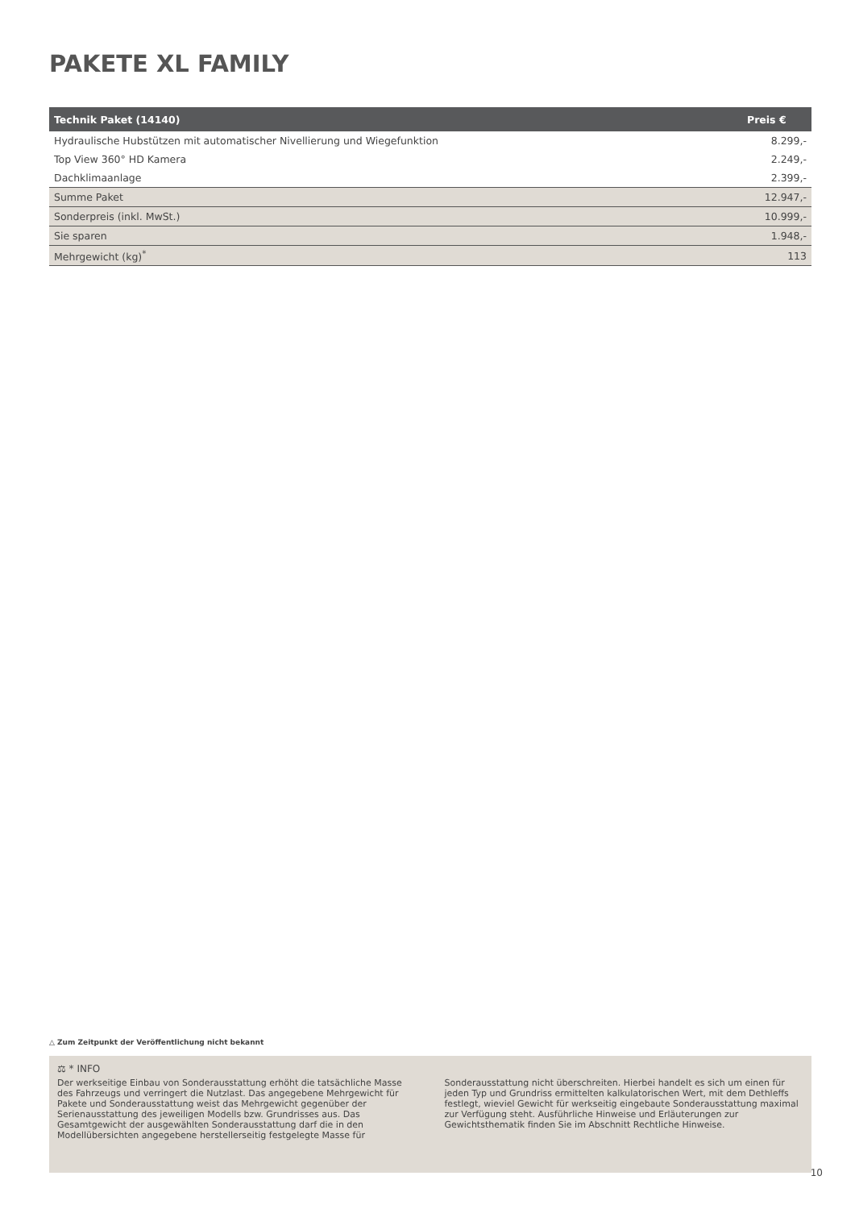PAKETE XL FAMILY
| Technik Paket (14140) | Preis € |
| --- | --- |
| Hydraulische Hubstützen mit automatischer Nivellierung und Wiegefunktion | 8.299,- |
| Top View 360° HD Kamera | 2.249,- |
| Dachklimaanlage | 2.399,- |
| Summe Paket | 12.947,- |
| Sonderpreis (inkl. MwSt.) | 10.999,- |
| Sie sparen | 1.948,- |
| Mehrgewicht (kg)<sup>*</sup> | 113 |
△ Zum Zeitpunkt der Veröffentlichung nicht bekannt
⚖ * INFO
Der werkseitige Einbau von Sonderausstattung erhöht die tatsächliche Masse des Fahrzeugs und verringert die Nutzlast. Das angegebene Mehrgewicht für Pakete und Sonderausstattung weist das Mehrgewicht gegenüber der Serienausstattung des jeweiligen Modells bzw. Grundrisses aus. Das Gesamtgewicht der ausgewählten Sonderausstattung darf die in den Modellübersichten angegebene herstellerseitig festgelegte Masse für
Sonderausstattung nicht überschreiten. Hierbei handelt es sich um einen für jeden Typ und Grundriss ermittelten kalkulatorischen Wert, mit dem Dethleffs festlegt, wieviel Gewicht für werkseitig eingebaute Sonderausstattung maximal zur Verfügung steht. Ausführliche Hinweise und Erläuterungen zur Gewichtsthematik finden Sie im Abschnitt Rechtliche Hinweise.
10